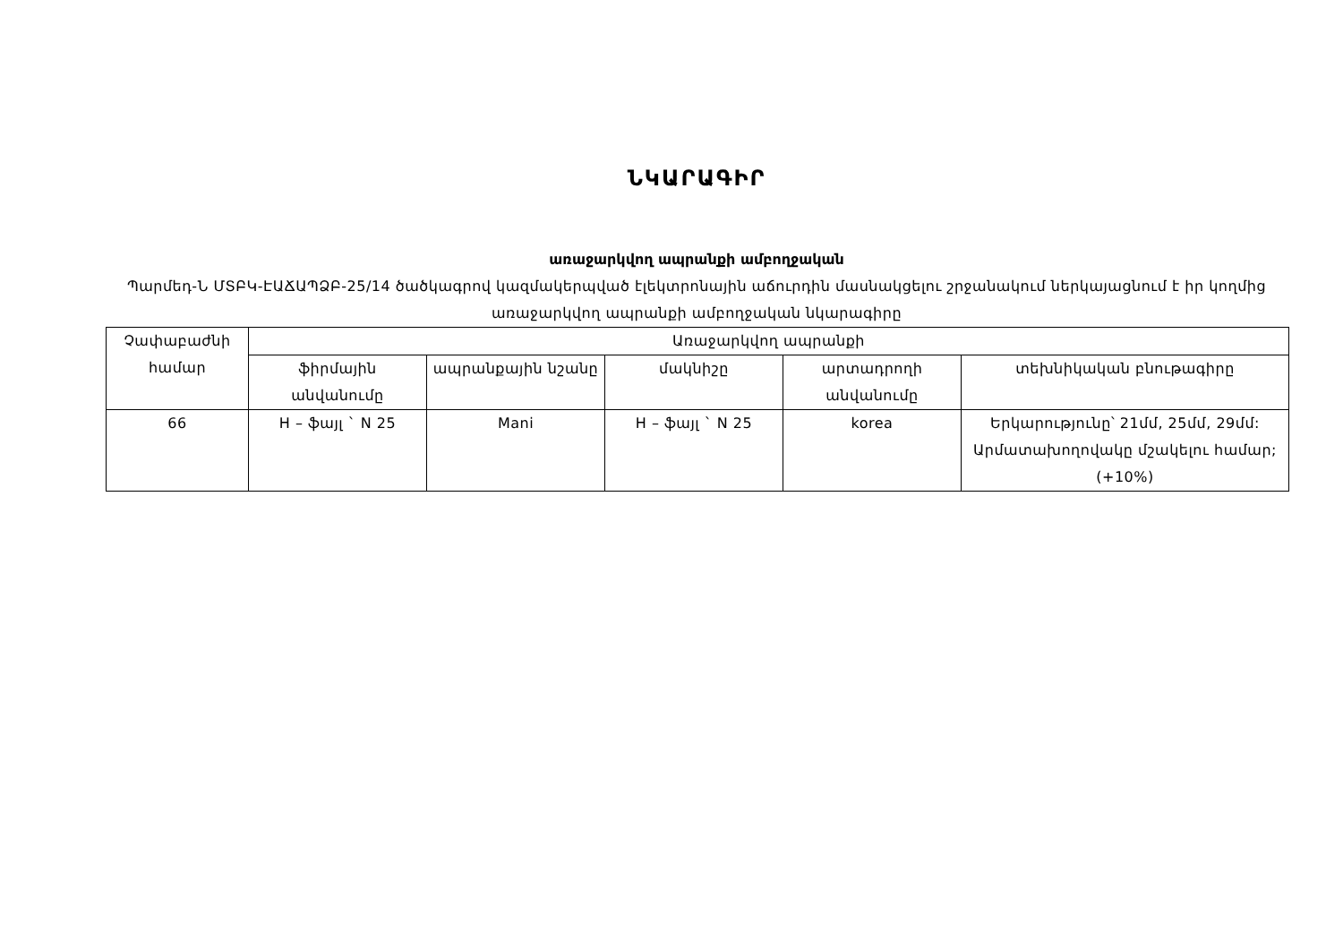ՆԿԱՐԱԳԻՐ
առաջարկվող ապրանքի ամբողջական
Պարմեդ-Ն ՄՏԲԿ-ԷԱՃԱՊՁԲ-25/14 ծածկագրով կազմակերպված էլեկտրոնային աճուրդին մասնակցելու շրջանակում ներկայացնում է իր կողմից առաջարկվող ապրանքի ամբողջական նկարագիրը
| Չափաբաժնի համար | Առաջարկվող ապրանքի | | | | |
| --- | --- | --- | --- | --- | --- |
| | ֆիրմային անվանումը | ապրանքային նշանը | մակնիշը | արտադրողի անվանումը | տեխնիկական բնութագիրը |
| 66 | H – ֆայլ ` N 25 | Mani | H – ֆայլ ` N 25 | korea | Երկարությունը՝ 21մմ, 25մմ, 29մմ: Արմատախողովակը մշակելու համար; (+10%) |